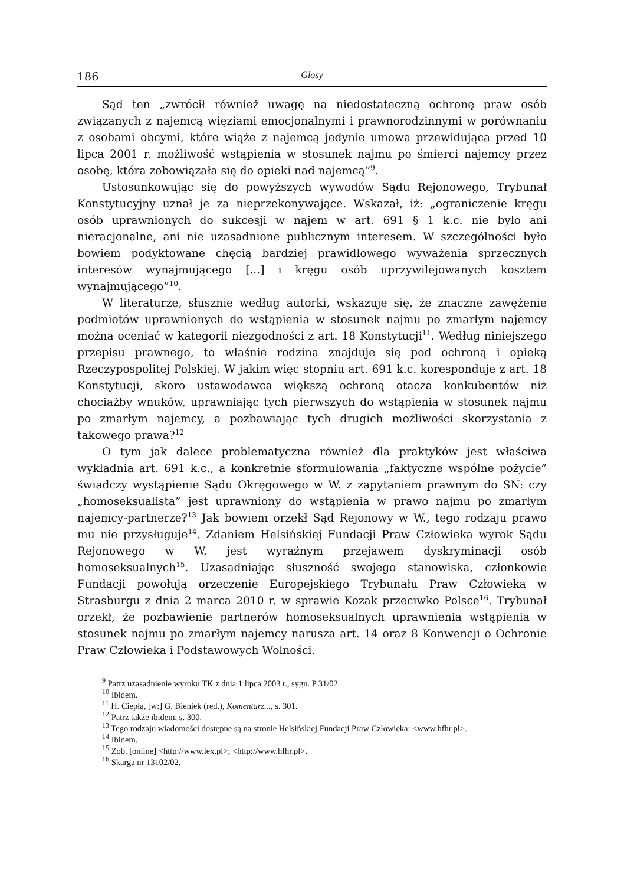186 Glosy
Sąd ten „zwrócił również uwagę na niedostateczną ochronę praw osób związanych z najemcą więziami emocjonalnymi i prawnorodzinnymi w porównaniu z osobami obcymi, które wiąże z najemcą jedynie umowa przewidująca przed 10 lipca 2001 r. możliwość wstąpienia w stosunek najmu po śmierci najemcy przez osobę, która zobowiązała się do opieki nad najemcą”<sup>9</sup>.
Ustosunkowując się do powyższych wywodów Sądu Rejonowego, Trybunał Konstytucyjny uznał je za nieprzekonywające. Wskazał, iż: „ograniczenie kręgu osób uprawnionych do sukcesji w najem w art. 691 § 1 k.c. nie było ani nieracjonalne, ani nie uzasadnione publicznym interesem. W szczególności było bowiem podyktowane chęcią bardziej prawidłowego wyważenia sprzecznych interesów wynajmującego [...] i kręgu osób uprzywilejowanych kosztem wynajmującego”<sup>10</sup>.
W literaturze, słusznie według autorki, wskazuje się, że znaczne zawężenie podmiotów uprawnionych do wstąpienia w stosunek najmu po zmarłym najemcy można oceniać w kategorii niezgodności z art. 18 Konstytucji<sup>11</sup>. Według niniejszego przepisu prawnego, to właśnie rodzina znajduje się pod ochroną i opieką Rzeczypospolitej Polskiej. W jakim więc stopniu art. 691 k.c. koresponduje z art. 18 Konstytucji, skoro ustawodawca większą ochroną otacza konkubentów niż chociażby wnuków, uprawniając tych pierwszych do wstąpienia w stosunek najmu po zmarłym najemcy, a pozbawiając tych drugich możliwości skorzystania z takowego prawa?<sup>12</sup>
O tym jak dalece problematyczna również dla praktyków jest właściwa wykładnia art. 691 k.c., a konkretnie sformułowania „faktyczne wspólne pożycie” świadczy wystąpienie Sądu Okręgowego w W. z zapytaniem prawnym do SN: czy „homoseksualista” jest uprawniony do wstąpienia w prawo najmu po zmarłym najemcy-partnerze?<sup>13</sup> Jak bowiem orzekł Sąd Rejonowy w W., tego rodzaju prawo mu nie przysługuje<sup>14</sup>. Zdaniem Helsińskiej Fundacji Praw Człowieka wyrok Sądu Rejonowego w W. jest wyraźnym przejawem dyskryminacji osób homoseksualnych<sup>15</sup>. Uzasadniając słuszność swojego stanowiska, członkowie Fundacji powołują orzeczenie Europejskiego Trybunału Praw Człowieka w Strasburgu z dnia 2 marca 2010 r. w sprawie Kozak przeciwko Polsce<sup>16</sup>. Trybunał orzekł, że pozbawienie partnerów homoseksualnych uprawnienia wstąpienia w stosunek najmu po zmarłym najemcy narusza art. 14 oraz 8 Konwencji o Ochronie Praw Człowieka i Podstawowych Wolności.
<sup>9</sup> Patrz uzasadnienie wyroku TK z dnia 1 lipca 2003 r., sygn. P 31/02.
<sup>10</sup> Ibidem.
<sup>11</sup> H. Ciepła, [w:] G. Bieniek (red.), Komentarz..., s. 301.
<sup>12</sup> Patrz także ibidem, s. 300.
<sup>13</sup> Tego rodzaju wiadomości dostępne są na stronie Helsińskiej Fundacji Praw Człowieka: <www.hfhr.pl>.
<sup>14</sup> Ibidem.
<sup>15</sup> Zob. [online] <http://www.lex.pl>; <http://www.hfhr.pl>.
<sup>16</sup> Skarga nr 13102/02.